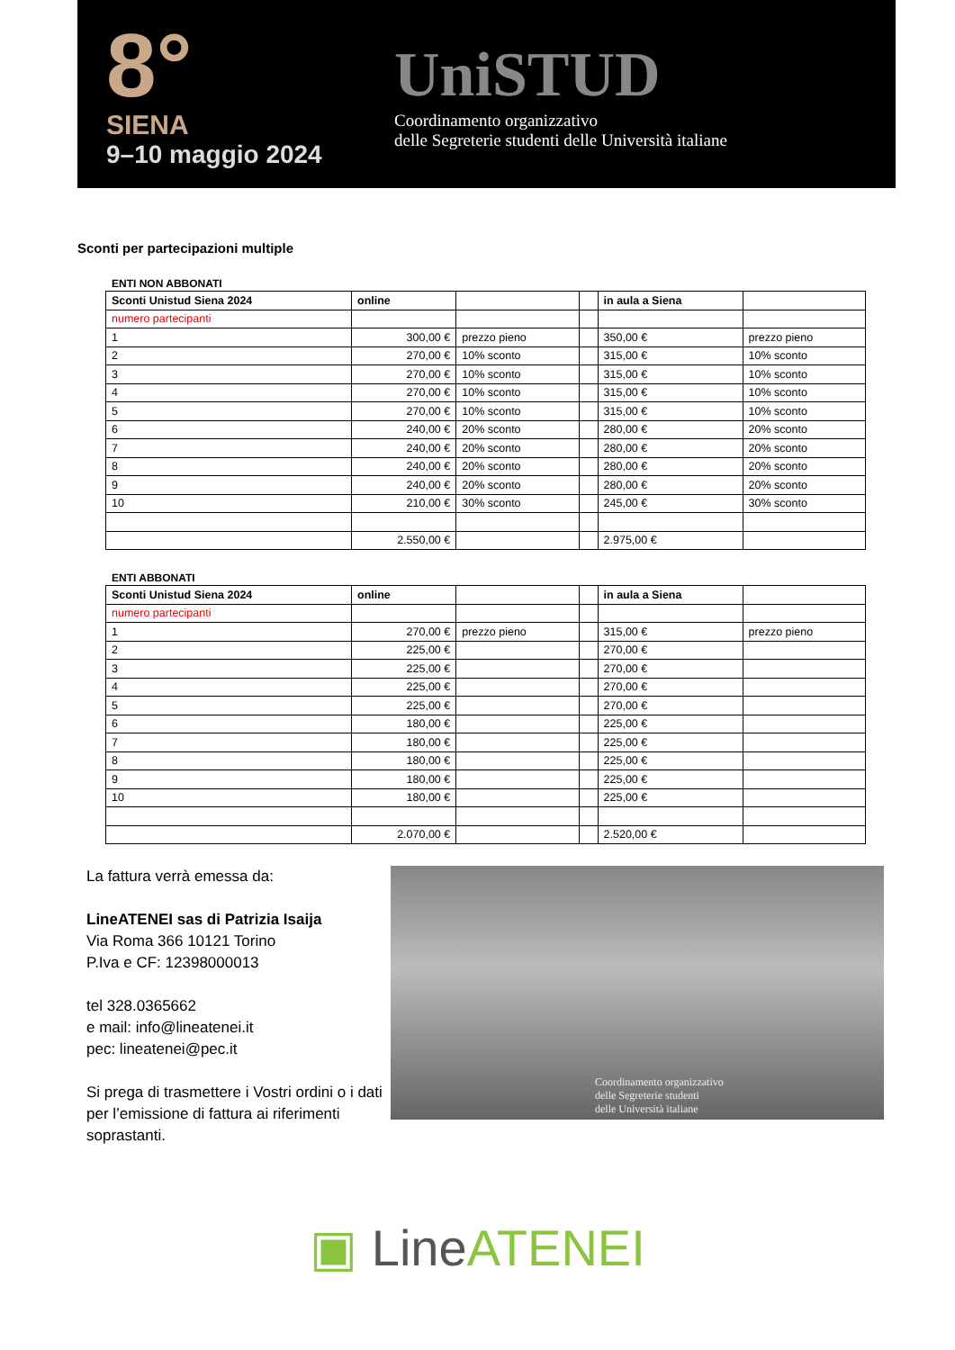8°
SIENA
9–10 maggio 2024
UniSTUD
Coordinamento organizzativo
delle Segreterie studenti delle Università italiane
Sconti per partecipazioni multiple
ENTI NON ABBONATI
| Sconti Unistud Siena 2024 | online | | | in aula a Siena | |
| numero partecipanti | | | | | |
| 1 | 300,00 € | prezzo pieno | | 350,00 € | prezzo pieno |
| 2 | 270,00 € | 10% sconto | | 315,00 € | 10% sconto |
| 3 | 270,00 € | 10% sconto | | 315,00 € | 10% sconto |
| 4 | 270,00 € | 10% sconto | | 315,00 € | 10% sconto |
| 5 | 270,00 € | 10% sconto | | 315,00 € | 10% sconto |
| 6 | 240,00 € | 20% sconto | | 280,00 € | 20% sconto |
| 7 | 240,00 € | 20% sconto | | 280,00 € | 20% sconto |
| 8 | 240,00 € | 20% sconto | | 280,00 € | 20% sconto |
| 9 | 240,00 € | 20% sconto | | 280,00 € | 20% sconto |
| 10 | 210,00 € | 30% sconto | | 245,00 € | 30% sconto |
| | 2.550,00 € | | | 2.975,00 € | |
ENTI ABBONATI
| Sconti Unistud Siena 2024 | online | | | in aula a Siena | |
| numero partecipanti | | | | | |
| 1 | 270,00 € | prezzo pieno | | 315,00 € | prezzo pieno |
| 2 | 225,00 € | | | 270,00 € | |
| 3 | 225,00 € | | | 270,00 € | |
| 4 | 225,00 € | | | 270,00 € | |
| 5 | 225,00 € | | | 270,00 € | |
| 6 | 180,00 € | | | 225,00 € | |
| 7 | 180,00 € | | | 225,00 € | |
| 8 | 180,00 € | | | 225,00 € | |
| 9 | 180,00 € | | | 225,00 € | |
| 10 | 180,00 € | | | 225,00 € | |
| | 2.070,00 € | | | 2.520,00 € | |
La fattura verrà emessa da:
LineATENEI sas di Patrizia Isaija
Via Roma 366 10121 Torino
P.Iva e CF: 12398000013
tel 328.0365662
e mail: info@lineatenei.it
pec: lineatenei@pec.it
Si prega di trasmettere i Vostri ordini o i dati per l’emissione di fattura ai riferimenti soprastanti.
Coordinamento organizzativo
delle Segreterie studenti
delle Università italiane
▣ LineATENEI